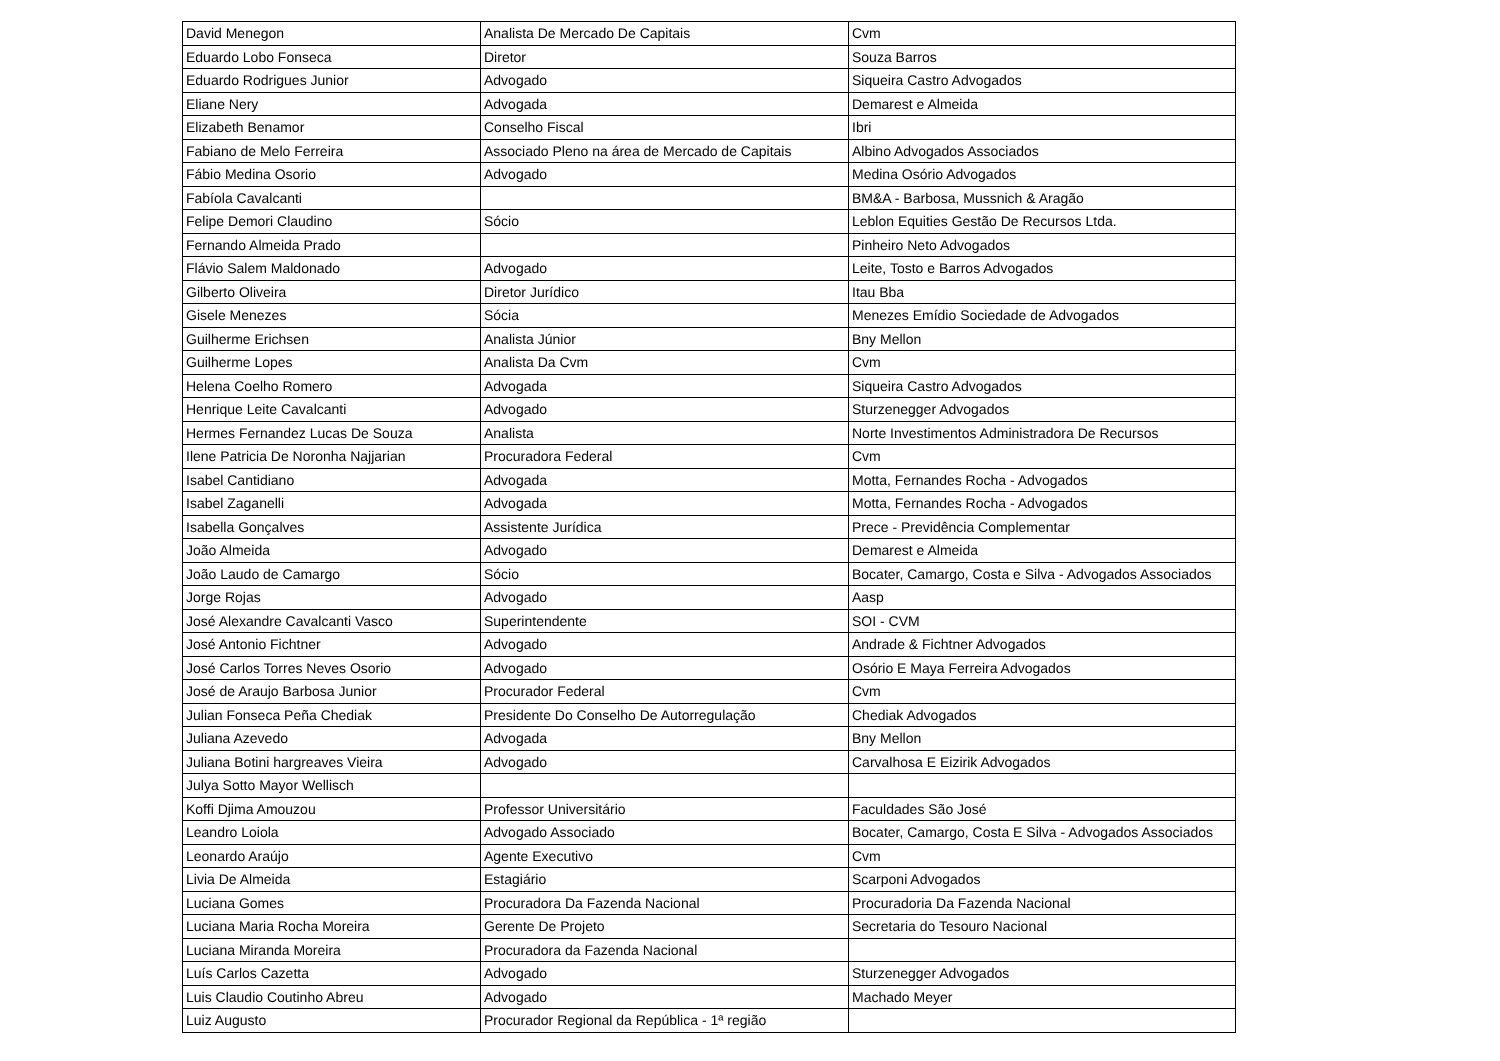| David Menegon | Analista De Mercado De Capitais | Cvm |
| Eduardo Lobo Fonseca | Diretor | Souza Barros |
| Eduardo Rodrigues Junior | Advogado | Siqueira Castro Advogados |
| Eliane Nery | Advogada | Demarest e Almeida |
| Elizabeth Benamor | Conselho Fiscal | Ibri |
| Fabiano de Melo Ferreira | Associado Pleno na área de Mercado de Capitais | Albino Advogados Associados |
| Fábio Medina Osorio | Advogado | Medina Osório Advogados |
| Fabíola Cavalcanti | | BM&A - Barbosa, Mussnich & Aragão |
| Felipe Demori Claudino | Sócio | Leblon Equities Gestão De Recursos Ltda. |
| Fernando Almeida Prado | | Pinheiro Neto Advogados |
| Flávio Salem Maldonado | Advogado | Leite, Tosto e Barros Advogados |
| Gilberto Oliveira | Diretor Jurídico | Itau Bba |
| Gisele Menezes | Sócia | Menezes Emídio Sociedade de Advogados |
| Guilherme Erichsen | Analista Júnior | Bny Mellon |
| Guilherme Lopes | Analista Da Cvm | Cvm |
| Helena Coelho Romero | Advogada | Siqueira Castro Advogados |
| Henrique Leite Cavalcanti | Advogado | Sturzenegger Advogados |
| Hermes Fernandez Lucas De Souza | Analista | Norte Investimentos Administradora De Recursos |
| Ilene Patricia De Noronha Najjarian | Procuradora Federal | Cvm |
| Isabel Cantidiano | Advogada | Motta, Fernandes Rocha - Advogados |
| Isabel Zaganelli | Advogada | Motta, Fernandes Rocha - Advogados |
| Isabella Gonçalves | Assistente Jurídica | Prece - Previdência Complementar |
| João Almeida | Advogado | Demarest e Almeida |
| João Laudo de Camargo | Sócio | Bocater, Camargo, Costa e Silva - Advogados Associados |
| Jorge Rojas | Advogado | Aasp |
| José Alexandre Cavalcanti Vasco | Superintendente | SOI - CVM |
| José Antonio Fichtner | Advogado | Andrade & Fichtner Advogados |
| José Carlos Torres Neves Osorio | Advogado | Osório E Maya Ferreira Advogados |
| José de Araujo Barbosa Junior | Procurador Federal | Cvm |
| Julian Fonseca Peña Chediak | Presidente Do Conselho De Autorregulação | Chediak Advogados |
| Juliana Azevedo | Advogada | Bny Mellon |
| Juliana Botini hargreaves Vieira | Advogado | Carvalhosa E Eizirik Advogados |
| Julya Sotto Mayor Wellisch | | |
| Koffi Djima Amouzou | Professor Universitário | Faculdades São José |
| Leandro Loiola | Advogado Associado | Bocater, Camargo, Costa E Silva - Advogados Associados |
| Leonardo Araújo | Agente Executivo | Cvm |
| Livia De Almeida | Estagiário | Scarponi Advogados |
| Luciana Gomes | Procuradora Da Fazenda Nacional | Procuradoria Da Fazenda Nacional |
| Luciana Maria Rocha Moreira | Gerente De Projeto | Secretaria do Tesouro Nacional |
| Luciana Miranda Moreira | Procuradora da Fazenda Nacional | |
| Luís Carlos Cazetta | Advogado | Sturzenegger Advogados |
| Luis Claudio Coutinho Abreu | Advogado | Machado Meyer |
| Luiz Augusto | Procurador Regional da República - 1ª região | |